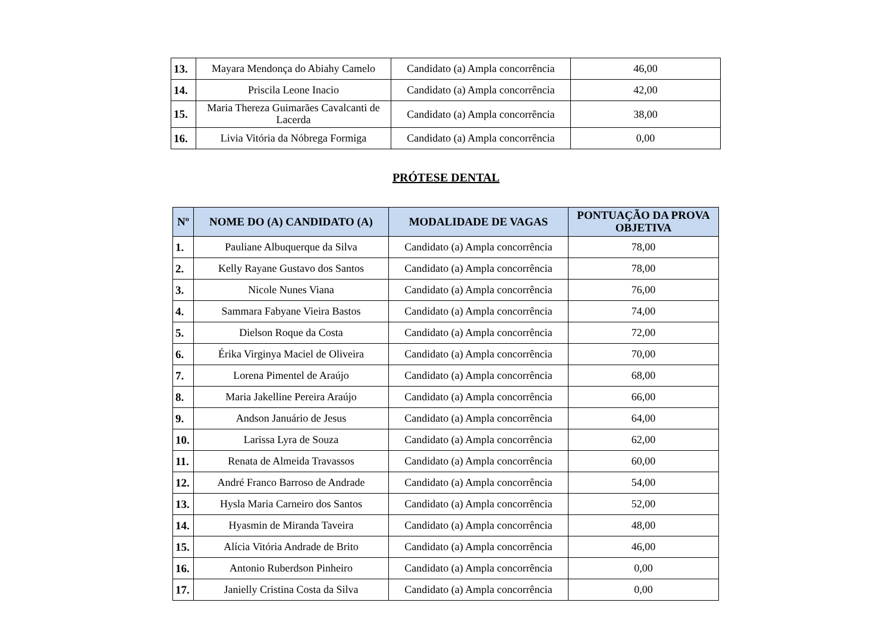| 13. | Mayara Mendonça do Abiahy Camelo | Candidato (a) Ampla concorrência | 46,00 |
| 14. | Priscila Leone Inacio | Candidato (a) Ampla concorrência | 42,00 |
| 15. | Maria Thereza Guimarães Cavalcanti de Lacerda | Candidato (a) Ampla concorrência | 38,00 |
| 16. | Livia Vitória da Nóbrega Formiga | Candidato (a) Ampla concorrência | 0,00 |
PRÓTESE DENTAL
| Nº | NOME DO (A) CANDIDATO (A) | MODALIDADE DE VAGAS | PONTUAÇÃO DA PROVA OBJETIVA |
| --- | --- | --- | --- |
| 1. | Pauliane Albuquerque da Silva | Candidato (a) Ampla concorrência | 78,00 |
| 2. | Kelly Rayane Gustavo dos Santos | Candidato (a) Ampla concorrência | 78,00 |
| 3. | Nicole Nunes Viana | Candidato (a) Ampla concorrência | 76,00 |
| 4. | Sammara Fabyane Vieira Bastos | Candidato (a) Ampla concorrência | 74,00 |
| 5. | Dielson Roque da Costa | Candidato (a) Ampla concorrência | 72,00 |
| 6. | Érika Virginya Maciel de Oliveira | Candidato (a) Ampla concorrência | 70,00 |
| 7. | Lorena Pimentel de Araújo | Candidato (a) Ampla concorrência | 68,00 |
| 8. | Maria Jakelline Pereira Araújo | Candidato (a) Ampla concorrência | 66,00 |
| 9. | Andson Januário de Jesus | Candidato (a) Ampla concorrência | 64,00 |
| 10. | Larissa Lyra de Souza | Candidato (a) Ampla concorrência | 62,00 |
| 11. | Renata de Almeida Travassos | Candidato (a) Ampla concorrência | 60,00 |
| 12. | André Franco Barroso de Andrade | Candidato (a) Ampla concorrência | 54,00 |
| 13. | Hysla Maria Carneiro dos Santos | Candidato (a) Ampla concorrência | 52,00 |
| 14. | Hyasmin de Miranda Taveira | Candidato (a) Ampla concorrência | 48,00 |
| 15. | Alícia Vitória Andrade de Brito | Candidato (a) Ampla concorrência | 46,00 |
| 16. | Antonio Ruberdson Pinheiro | Candidato (a) Ampla concorrência | 0,00 |
| 17. | Janielly Cristina Costa da Silva | Candidato (a) Ampla concorrência | 0,00 |